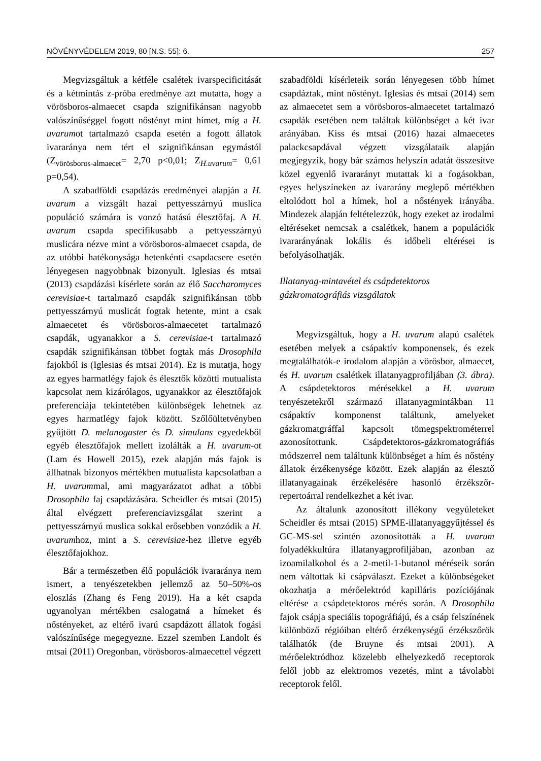NÖVÉNYVÉDELEM 2019, 80 [N.S. 55]: 6. 257
Megvizsgáltuk a kétféle csalétek ivarspecificitását és a kétmintás z-próba eredménye azt mutatta, hogy a vörösboros-almaecet csapda szignifikánsan nagyobb valószínűséggel fogott nőstényt mint hímet, míg a H. uvarumot tartalmazó csapda esetén a fogott állatok ivararánya nem tért el szignifikánsan egymástól (Z<sub>vörösboros-almaecet</sub>= 2,70 p<0,01; Z<sub>H.uvarum</sub>= 0,61 p=0,54).
A szabadföldi csapdázás eredményei alapján a H. uvarum a vizsgált hazai pettyesszárnyú muslica populáció számára is vonzó hatású élesztőfaj. A H. uvarum csapda specifikusabb a pettyesszárnyú muslicára nézve mint a vörösboros-almaecet csapda, de az utóbbi hatékonysága hetenkénti csapdacsere esetén lényegesen nagyobbnak bizonyult. Iglesias és mtsai (2013) csapdázási kísérlete során az élő Saccharomyces cerevisiae-t tartalmazó csapdák szignifikánsan több pettyesszárnyú muslicát fogtak hetente, mint a csak almaecetet és vörösboros-almaecetet tartalmazó csapdák, ugyanakkor a S. cerevisiae-t tartalmazó csapdák szignifikánsan többet fogtak más Drosophila fajokból is (Iglesias és mtsai 2014). Ez is mutatja, hogy az egyes harmatlégy fajok és élesztők közötti mutualista kapcsolat nem kizárólagos, ugyanakkor az élesztőfajok preferenciája tekintetében különbségek lehetnek az egyes harmatlégy fajok között. Szőlőültetvényben gyűjtött D. melanogaster és D. simulans egyedekből egyéb élesztőfajok mellett izolálták a H. uvarum-ot (Lam és Howell 2015), ezek alapján más fajok is állhatnak bizonyos mértékben mutualista kapcsolatban a H. uvarummal, ami magyarázatot adhat a többi Drosophila faj csapdázására. Scheidler és mtsai (2015) által elvégzett preferenciavizsgálat szerint a pettyesszárnyú muslica sokkal erősebben vonzódik a H. uvarumhoz, mint a S. cerevisiae-hez illetve egyéb élesztőfajokhoz.
Bár a természetben élő populációk ivararánya nem ismert, a tenyészetekben jellemző az 50–50%-os eloszlás (Zhang és Feng 2019). Ha a két csapda ugyanolyan mértékben csalogatná a hímeket és nőstényeket, az eltérő ivarú csapdázott állatok fogási valószínűsége megegyezne. Ezzel szemben Landolt és mtsai (2011) Oregonban, vörösboros-almaecettel végzett
szabadföldi kísérleteik során lényegesen több hímet csapdáztak, mint nőstényt. Iglesias és mtsai (2014) sem az almaecetet sem a vörösboros-almaecetet tartalmazó csapdák esetében nem találtak különbséget a két ivar arányában. Kiss és mtsai (2016) hazai almaecetes palackcsapdával végzett vizsgálataik alapján megjegyzik, hogy bár számos helyszín adatát összesítve közel egyenlő ivararányt mutattak ki a fogásokban, egyes helyszíneken az ivararány meglepő mértékben eltolódott hol a hímek, hol a nőstények irányába. Mindezek alapján feltételezzük, hogy ezeket az irodalmi eltéréseket nemcsak a csalétkek, hanem a populációk ivararányának lokális és időbeli eltérései is befolyásolhatják.
Illatanyag-mintavétel és csápdetektoros gázkromatográfiás vizsgálatok
Megvizsgáltuk, hogy a H. uvarum alapú csalétek esetében melyek a csápaktív komponensek, és ezek megtalálhatók-e irodalom alapján a vörösbor, almaecet, és H. uvarum csalétkek illatanyagprofiljában (3. ábra). A csápdetektoros mérésekkel a H. uvarum tenyészetekről származó illatanyagmintákban 11 csápaktív komponenst találtunk, amelyeket gázkromatgráffal kapcsolt tömegspektrométerrel azonosítottunk. Csápdetektoros-gázkromatográfiás módszerrel nem találtunk különbséget a hím és nőstény állatok érzékenysége között. Ezek alapján az élesztő illatanyagainak érzékelésére hasonló érzékszőr-repertoárral rendelkezhet a két ivar.
Az általunk azonosított illékony vegyületeket Scheidler és mtsai (2015) SPME-illatanyaggyűjtéssel és GC-MS-sel szintén azonosították a H. uvarum folyadékkultúra illatanyagprofiljában, azonban az izoamilalkohol és a 2-metil-1-butanol méréseik során nem váltottak ki csápválaszt. Ezeket a különbségeket okozhatja a mérőelektród kapilláris pozíciójának eltérése a csápdetektoros mérés során. A Drosophila fajok csápja speciális topográfiájú, és a csáp felszínének különböző régióiban eltérő érzékenységű érzékszőrök találhatók (de Bruyne és mtsai 2001). A mérőelektródhoz közelebb elhelyezkedő receptorok felől jobb az elektromos vezetés, mint a távolabbi receptorok felől.